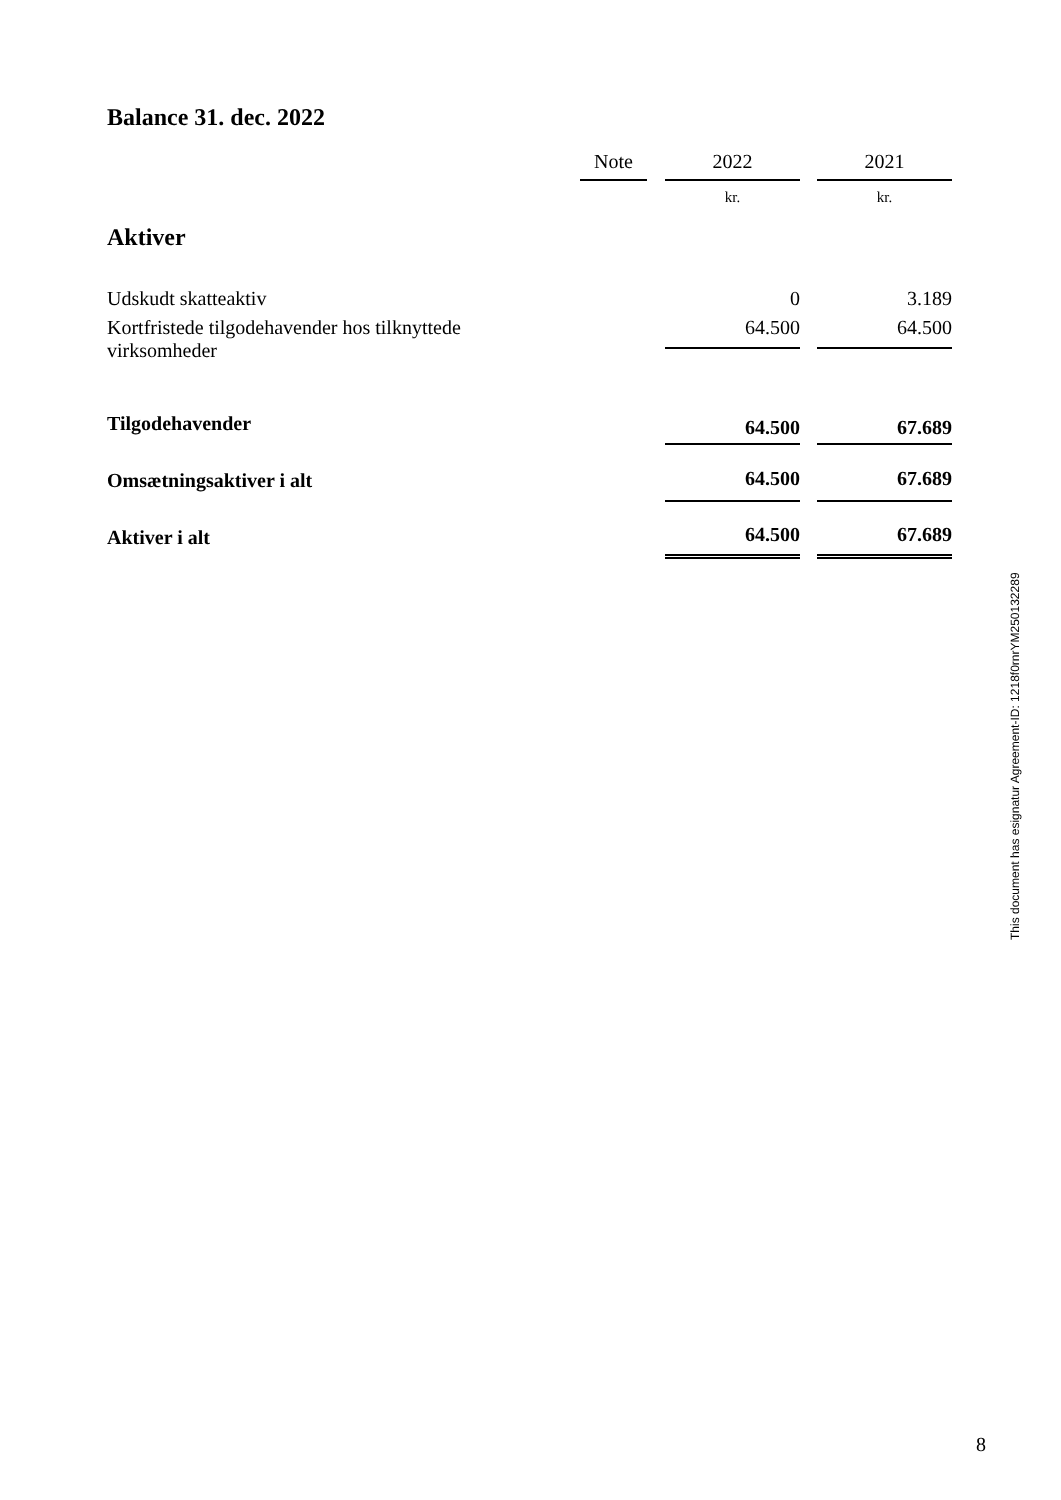Balance 31. dec. 2022
| | Note | | 2022 | | 2021 |
| --- | --- | --- | --- | --- | --- |
| Aktiver | | | kr. | | kr. |
| Udskudt skatteaktiv | | | 0 | | 3.189 |
| Kortfristede tilgodehavender hos tilknyttede virksomheder | | | 64.500 | | 64.500 |
| Tilgodehavender | | | 64.500 | | 67.689 |
| Omsætningsaktiver i alt | | | 64.500 | | 67.689 |
| Aktiver i alt | | | 64.500 | | 67.689 |
This document has esignatur Agreement-ID: 1218f0rnrYM250132289
8